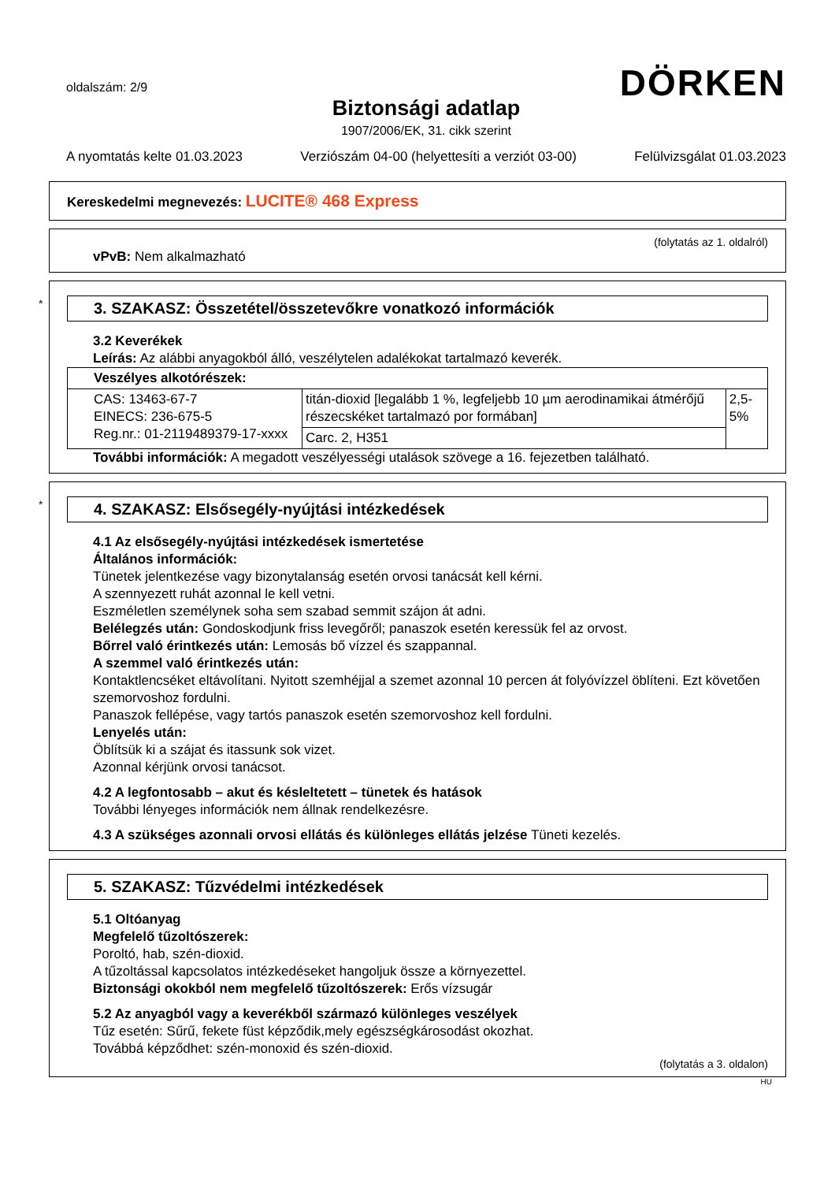oldalszám: 2/9 DÖRKEN
Biztonsági adatlap
1907/2006/EK, 31. cikk szerint
A nyomtatás kelte 01.03.2023 Verziószám 04-00 (helyettesíti a verziót 03-00) Felülvizsgálat 01.03.2023
Kereskedelmi megnevezés: LUCITE® 468 Express
(folytatás az 1. oldalról)
vPvB: Nem alkalmazható
*
3. SZAKASZ: Összetétel/összetevőkre vonatkozó információk
3.2 Keverékek
Leírás: Az alábbi anyagokból álló, veszélytelen adalékokat tartalmazó keverék.
| Veszélyes alkotórészek: | | |
| CAS: 13463-67-7 EINECS: 236-675-5 Reg.nr.: 01-2119489379-17-xxxx | titán-dioxid [legalább 1 %, legfeljebb 10 µm aerodinamikai átmérőjű részecskéket tartalmazó por formában] | 2,5-5% |
| | Carc. 2, H351 | |
További információk: A megadott veszélyességi utalások szövege a 16. fejezetben található.
*
4. SZAKASZ: Elsősegély-nyújtási intézkedések
4.1 Az elsősegély-nyújtási intézkedések ismertetése
Általános információk:
Tünetek jelentkezése vagy bizonytalanság esetén orvosi tanácsát kell kérni.
A szennyezett ruhát azonnal le kell vetni.
Eszméletlen személynek soha sem szabad semmit szájon át adni.
Belélegzés után: Gondoskodjunk friss levegőről; panaszok esetén keressük fel az orvost.
Bőrrel való érintkezés után: Lemosás bő vízzel és szappannal.
A szemmel való érintkezés után:
Kontaktlencséket eltávolítani. Nyitott szemhéjjal a szemet azonnal 10 percen át folyóvízzel öblíteni. Ezt követően szemorvoshoz fordulni.
Panaszok fellépése, vagy tartós panaszok esetén szemorvoshoz kell fordulni.
Lenyelés után:
Öblítsük ki a szájat és itassunk sok vizet.
Azonnal kérjünk orvosi tanácsot.
4.2 A legfontosabb – akut és késleltetett – tünetek és hatások
További lényeges információk nem állnak rendelkezésre.
4.3 A szükséges azonnali orvosi ellátás és különleges ellátás jelzése Tüneti kezelés.
5. SZAKASZ: Tűzvédelmi intézkedések
5.1 Oltóanyag
Megfelelő tűzoltószerek:
Poroltó, hab, szén-dioxid.
A tűzoltással kapcsolatos intézkedéseket hangoljuk össze a környezettel.
Biztonsági okokból nem megfelelő tűzoltószerek: Erős vízsugár
5.2 Az anyagból vagy a keverékből származó különleges veszélyek
Tűz esetén: Sűrű, fekete füst képződik,mely egészségkárosodást okozhat.
Továbbá képződhet: szén-monoxid és szén-dioxid.
(folytatás a 3. oldalon)
HU